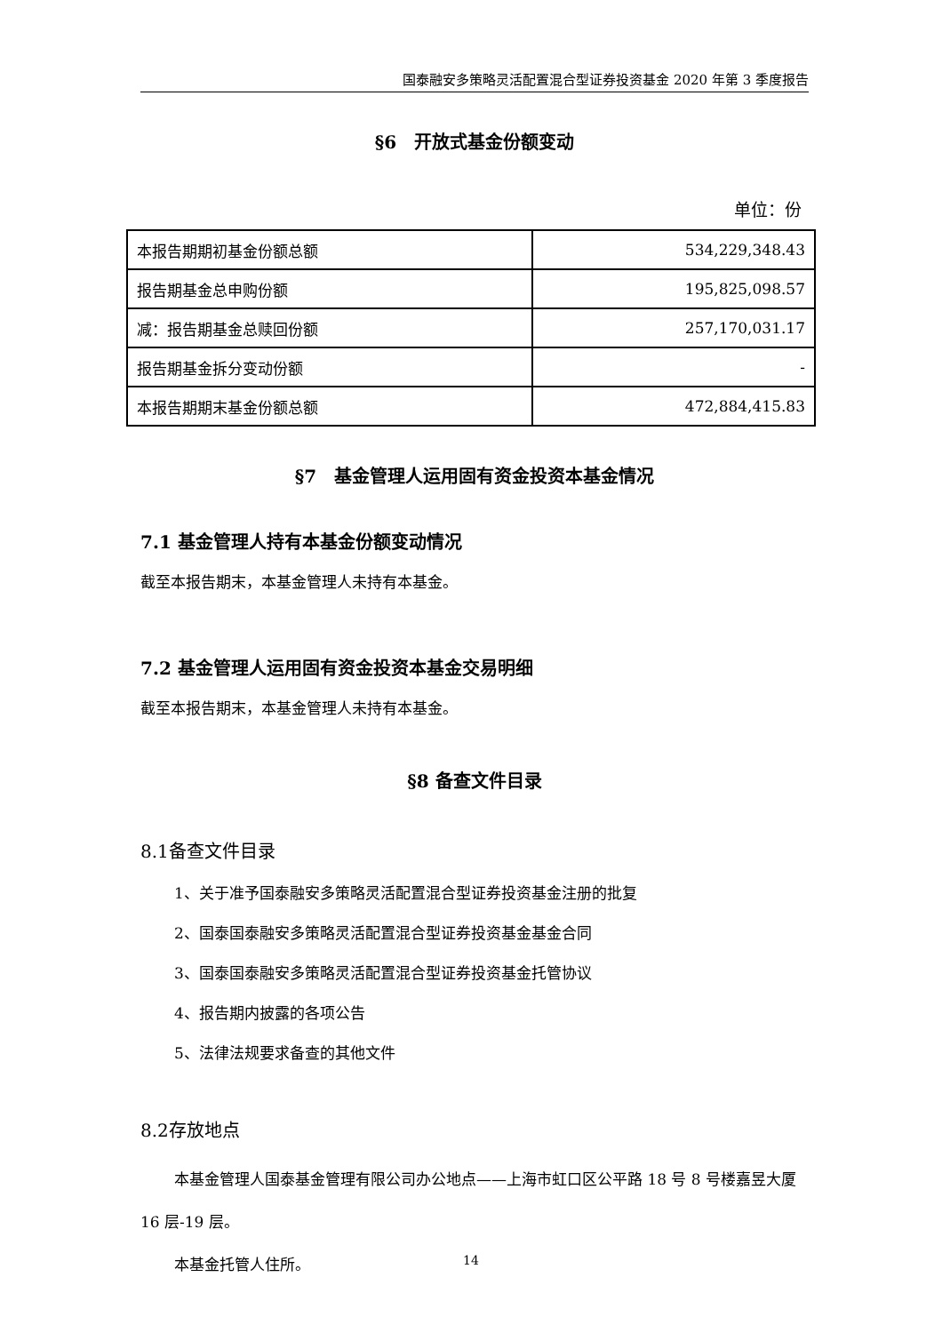国泰融安多策略灵活配置混合型证券投资基金 2020 年第 3 季度报告
§6　开放式基金份额变动
单位：份
| 本报告期期初基金份额总额 | 534,229,348.43 |
| 报告期基金总申购份额 | 195,825,098.57 |
| 减：报告期基金总赎回份额 | 257,170,031.17 |
| 报告期基金拆分变动份额 | - |
| 本报告期期末基金份额总额 | 472,884,415.83 |
§7　基金管理人运用固有资金投资本基金情况
7.1 基金管理人持有本基金份额变动情况
截至本报告期末，本基金管理人未持有本基金。
7.2 基金管理人运用固有资金投资本基金交易明细
截至本报告期末，本基金管理人未持有本基金。
§8 备查文件目录
8.1备查文件目录
1、关于准予国泰融安多策略灵活配置混合型证券投资基金注册的批复
2、国泰国泰融安多策略灵活配置混合型证券投资基金基金合同
3、国泰国泰融安多策略灵活配置混合型证券投资基金托管协议
4、报告期内披露的各项公告
5、法律法规要求备查的其他文件
8.2存放地点
本基金管理人国泰基金管理有限公司办公地点——上海市虹口区公平路 18 号 8 号楼嘉昱大厦 16 层-19 层。
本基金托管人住所。
14